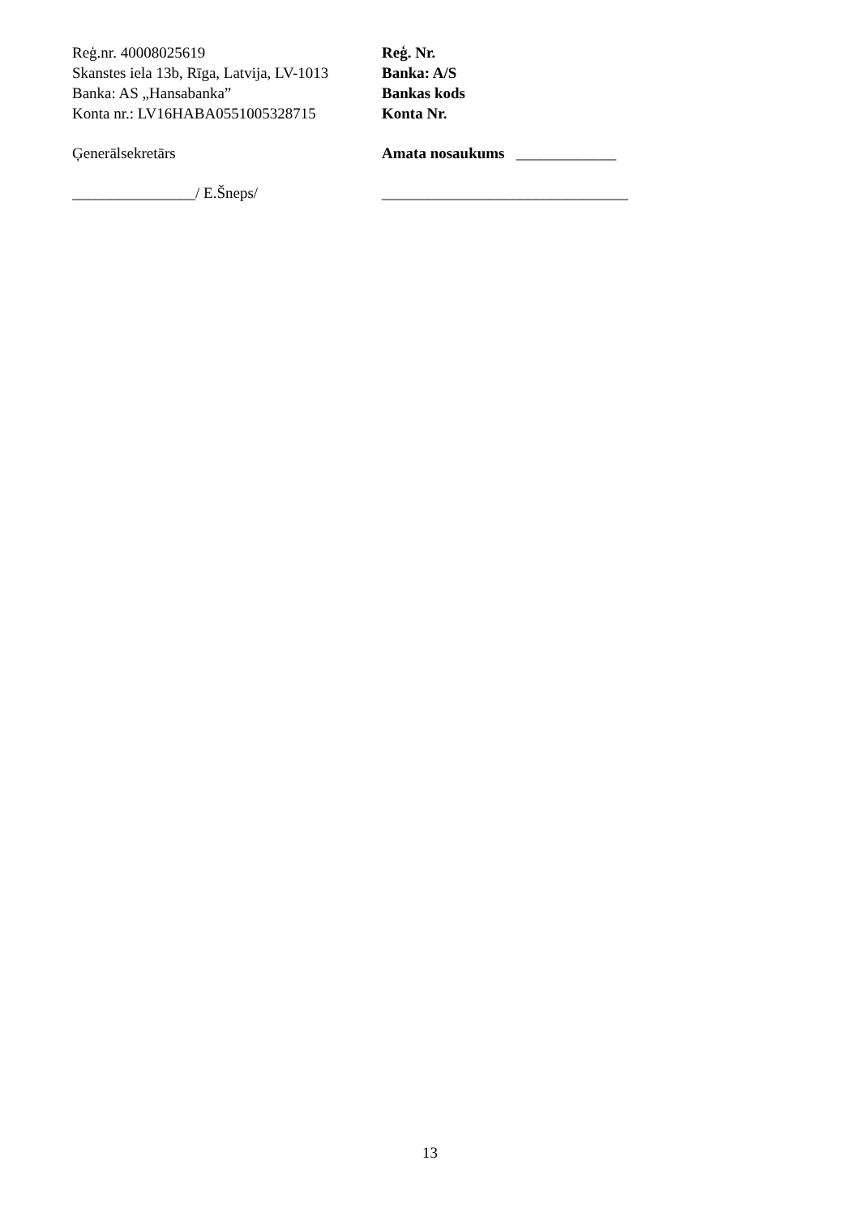Reģ.nr. 40008025619
Skanstes iela 13b, Rīga, Latvija, LV-1013
Banka: AS „Hansabanka”
Konta nr.: LV16HABA0551005328715
Reģ. Nr.
Banka: A/S
Bankas kods
Konta Nr.
Ģenerālsekretārs Amata nosaukums _____________
________________/ E.Šneps/ ________________________________
13